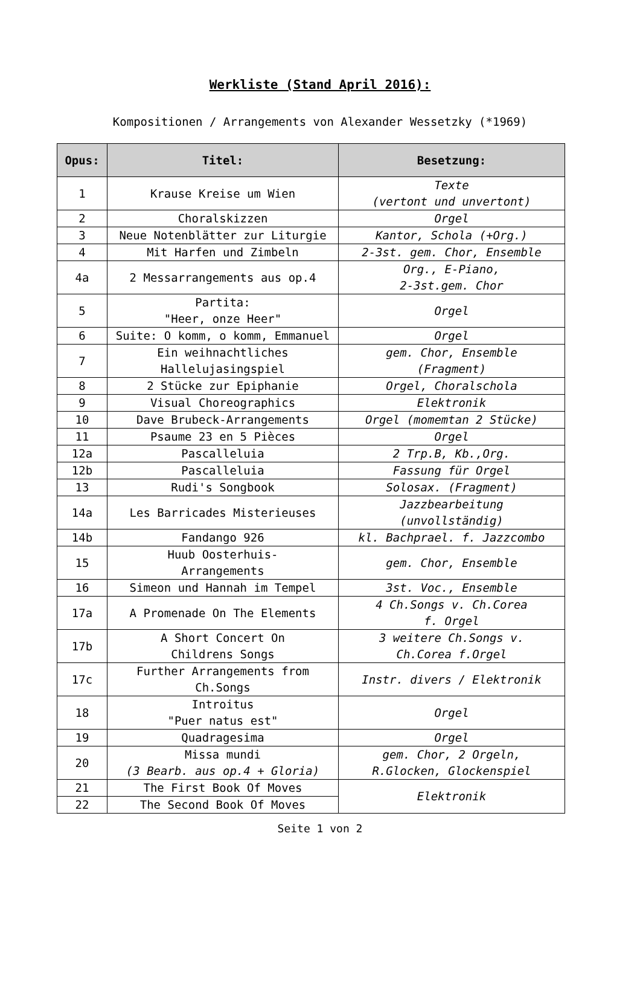Werkliste (Stand April 2016):
Kompositionen / Arrangements von Alexander Wessetzky (*1969)
| Opus: | Titel: | Besetzung: |
| --- | --- | --- |
| 1 | Krause Kreise um Wien | Texte (vertont und unvertont) |
| 2 | Choralskizzen | Orgel |
| 3 | Neue Notenblätter zur Liturgie | Kantor, Schola (+Org.) |
| 4 | Mit Harfen und Zimbeln | 2-3st. gem. Chor, Ensemble |
| 4a | 2 Messarrangements aus op.4 | Org., E-Piano, 2-3st.gem. Chor |
| 5 | Partita: "Heer, onze Heer" | Orgel |
| 6 | Suite: O komm, o komm, Emmanuel | Orgel |
| 7 | Ein weihnachtliches Hallelujasingspiel | gem. Chor, Ensemble (Fragment) |
| 8 | 2 Stücke zur Epiphanie | Orgel, Choralschola |
| 9 | Visual Choreographics | Elektronik |
| 10 | Dave Brubeck-Arrangements | Orgel (momemtan 2 Stücke) |
| 11 | Psaume 23 en 5 Pièces | Orgel |
| 12a | Pascalleluia | 2 Trp.B, Kb.,Org. |
| 12b | Pascalleluia | Fassung für Orgel |
| 13 | Rudi's Songbook | Solosax. (Fragment) |
| 14a | Les Barricades Misterieuses | Jazzbearbeitung (unvollständig) |
| 14b | Fandango 926 | kl. Bachprael. f. Jazzcombo |
| 15 | Huub Oosterhuis- Arrangements | gem. Chor, Ensemble |
| 16 | Simeon und Hannah im Tempel | 3st. Voc., Ensemble |
| 17a | A Promenade On The Elements | 4 Ch.Songs v. Ch.Corea f. Orgel |
| 17b | A Short Concert On Childrens Songs | 3 weitere Ch.Songs v. Ch.Corea f.Orgel |
| 17c | Further Arrangements from Ch.Songs | Instr. divers / Elektronik |
| 18 | Introitus "Puer natus est" | Orgel |
| 19 | Quadragesima | Orgel |
| 20 | Missa mundi (3 Bearb. aus op.4 + Gloria) | gem. Chor, 2 Orgeln, R.Glocken, Glockenspiel |
| 21 | The First Book Of Moves | Elektronik |
| 22 | The Second Book Of Moves | |
Seite 1 von 2